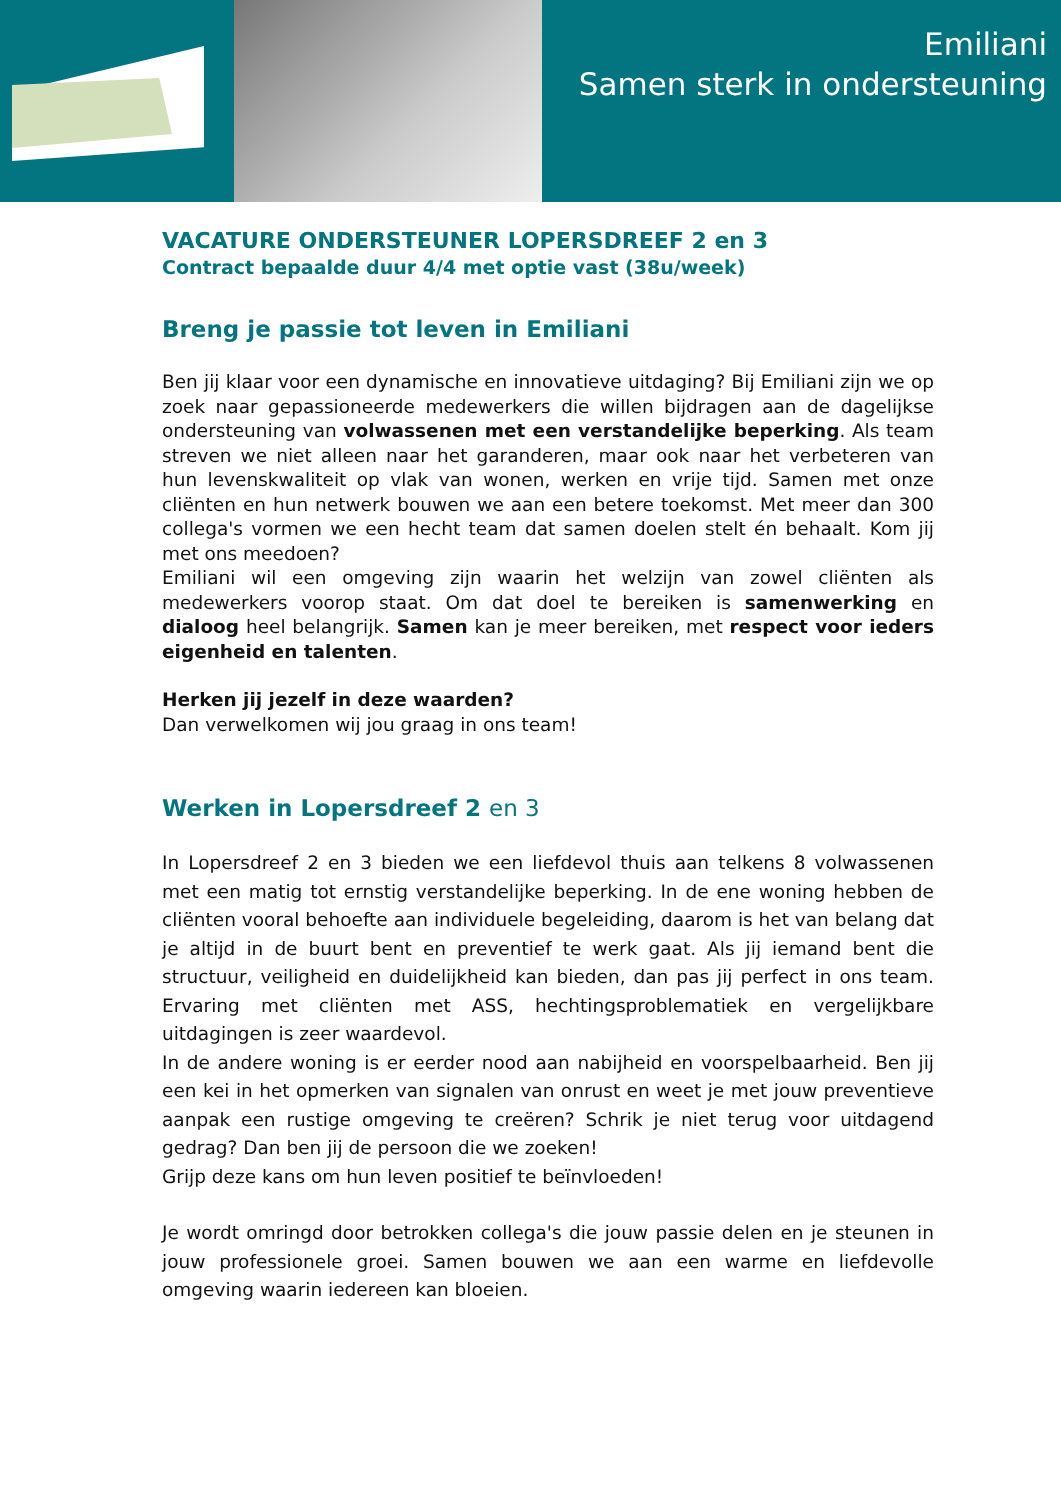Emiliani
Samen sterk in ondersteuning
VACATURE ONDERSTEUNER LOPERSDREEF 2 en 3
Contract bepaalde duur 4/4 met optie vast (38u/week)
Breng je passie tot leven in Emiliani
Ben jij klaar voor een dynamische en innovatieve uitdaging? Bij Emiliani zijn we op zoek naar gepassioneerde medewerkers die willen bijdragen aan de dagelijkse ondersteuning van volwassenen met een verstandelijke beperking. Als team streven we niet alleen naar het garanderen, maar ook naar het verbeteren van hun levenskwaliteit op vlak van wonen, werken en vrije tijd. Samen met onze cliënten en hun netwerk bouwen we aan een betere toekomst. Met meer dan 300 collega's vormen we een hecht team dat samen doelen stelt én behaalt. Kom jij met ons meedoen?
Emiliani wil een omgeving zijn waarin het welzijn van zowel cliënten als medewerkers voorop staat. Om dat doel te bereiken is samenwerking en dialoog heel belangrijk. Samen kan je meer bereiken, met respect voor ieders eigenheid en talenten.
Herken jij jezelf in deze waarden?
Dan verwelkomen wij jou graag in ons team!
Werken in Lopersdreef 2 en 3
In Lopersdreef 2 en 3 bieden we een liefdevol thuis aan telkens 8 volwassenen met een matig tot ernstig verstandelijke beperking. In de ene woning hebben de cliënten vooral behoefte aan individuele begeleiding, daarom is het van belang dat je altijd in de buurt bent en preventief te werk gaat. Als jij iemand bent die structuur, veiligheid en duidelijkheid kan bieden, dan pas jij perfect in ons team. Ervaring met cliënten met ASS, hechtingsproblematiek en vergelijkbare uitdagingen is zeer waardevol.
In de andere woning is er eerder nood aan nabijheid en voorspelbaarheid. Ben jij een kei in het opmerken van signalen van onrust en weet je met jouw preventieve aanpak een rustige omgeving te creëren? Schrik je niet terug voor uitdagend gedrag? Dan ben jij de persoon die we zoeken!
Grijp deze kans om hun leven positief te beïnvloeden!
Je wordt omringd door betrokken collega's die jouw passie delen en je steunen in jouw professionele groei. Samen bouwen we aan een warme en liefdevolle omgeving waarin iedereen kan bloeien.